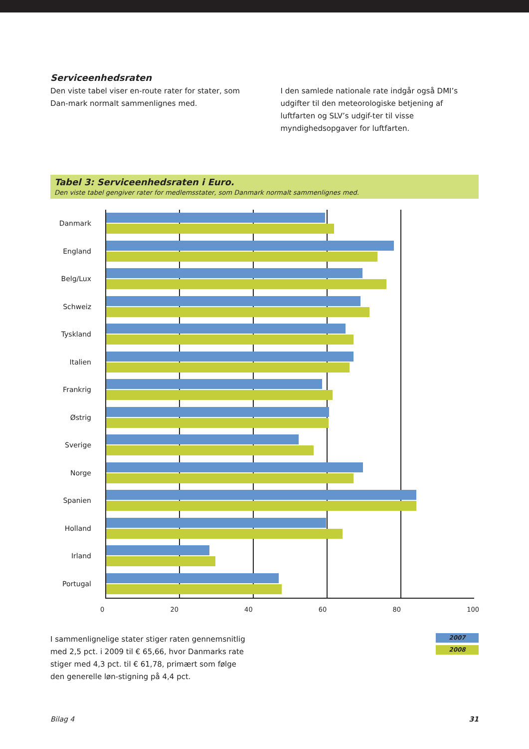Serviceenhedsraten
Den viste tabel viser en-route rater for stater, som Dan-mark normalt sammenlignes med.
I den samlede nationale rate indgår også DMI’s udgifter til den meteorologiske betjening af luftfarten og SLV’s udgif-ter til visse myndighedsopgaver for luftfarten.
Tabel 3: Serviceenhedsraten i Euro.
Den viste tabel gengiver rater for medlemsstater, som Danmark normalt sammenlignes med.
Danmark
England
Belg/Lux
Schweiz
Tyskland
Italien
Frankrig
Østrig
Sverige
Norge
Spanien
Holland
Irland
Portugal
0 20 40 60 80 100
I sammenlignelige stater stiger raten gennemsnitlig med 2,5 pct. i 2009 til € 65,66, hvor Danmarks rate stiger med 4,3 pct. til € 61,78, primært som følge den generelle løn-stigning på 4,4 pct.
2007
2008
Bilag 4 31